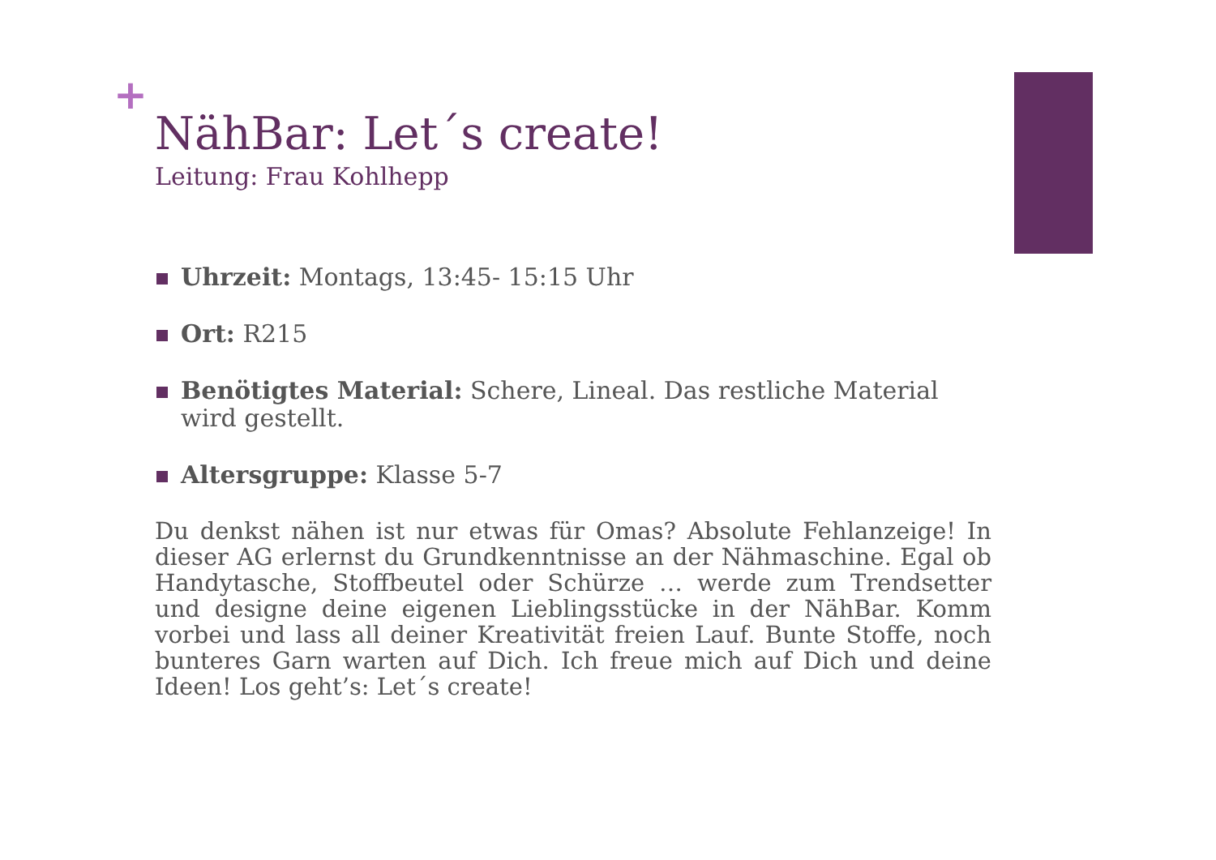+
NähBar: Let´s create!
Leitung: Frau Kohlhepp
Uhrzeit: Montags, 13:45- 15:15 Uhr
Ort: R215
Benötigtes Material: Schere, Lineal. Das restliche Material wird gestellt.
Altersgruppe: Klasse 5-7
Du denkst nähen ist nur etwas für Omas? Absolute Fehlanzeige! In dieser AG erlernst du Grundkenntnisse an der Nähmaschine. Egal ob Handytasche, Stoffbeutel oder Schürze … werde zum Trendsetter und designe deine eigenen Lieblingsstücke in der NähBar. Komm vorbei und lass all deiner Kreativität freien Lauf. Bunte Stoffe, noch bunteres Garn warten auf Dich. Ich freue mich auf Dich und deine Ideen! Los geht’s: Let´s create!